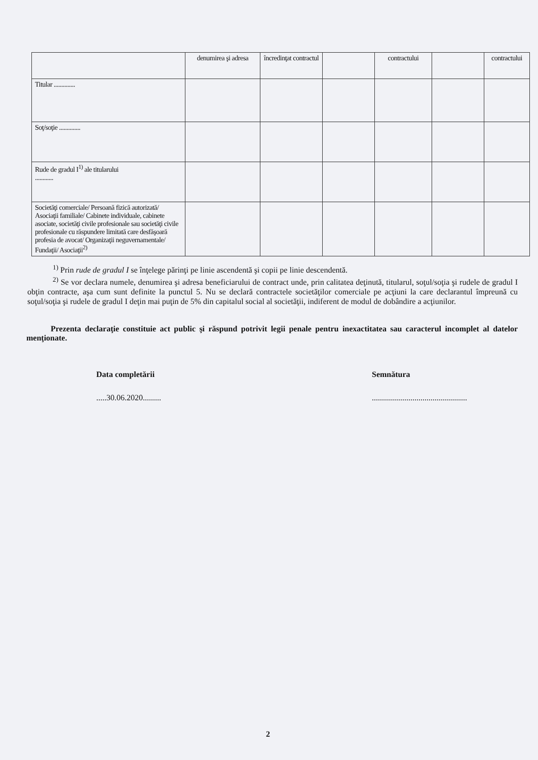| | denumirea şi adresa | încredinţat contractul | | contractului | | contractului |
| Titular .............. | | | | | | |
| Soţ/soţie .............. | | | | | | |
| Rude de gradul I<sup>1)</sup> ale titularului ............ | | | | | | |
| Societăţi comerciale/ Persoană fizică autorizată/ Asociaţii familiale/ Cabinete individuale, cabinete asociate, societăţi civile profesionale sau societăţi civile profesionale cu răspundere limitată care desfăşoară profesia de avocat/ Organizaţii neguvernamentale/ Fundaţii/ Asociaţii<sup>2)</sup> | | | | | | |
<sup>1)</sup> Prin rude de gradul I se înţelege părinţi pe linie ascendentă şi copii pe linie descendentă.
<sup>2)</sup> Se vor declara numele, denumirea şi adresa beneficiarului de contract unde, prin calitatea deţinută, titularul, soţul/soţia şi rudele de gradul I obţin contracte, aşa cum sunt definite la punctul 5. Nu se declară contractele societăţilor comerciale pe acţiuni la care declarantul împreună cu soţul/soţia şi rudele de gradul I deţin mai puţin de 5% din capitalul social al societăţii, indiferent de modul de dobândire a acţiunilor.
Prezenta declaraţie constituie act public şi răspund potrivit legii penale pentru inexactitatea sau caracterul incomplet al datelor menţionate.
Data completării
.....30.06.2020.........
Semnătura
...............................................
2